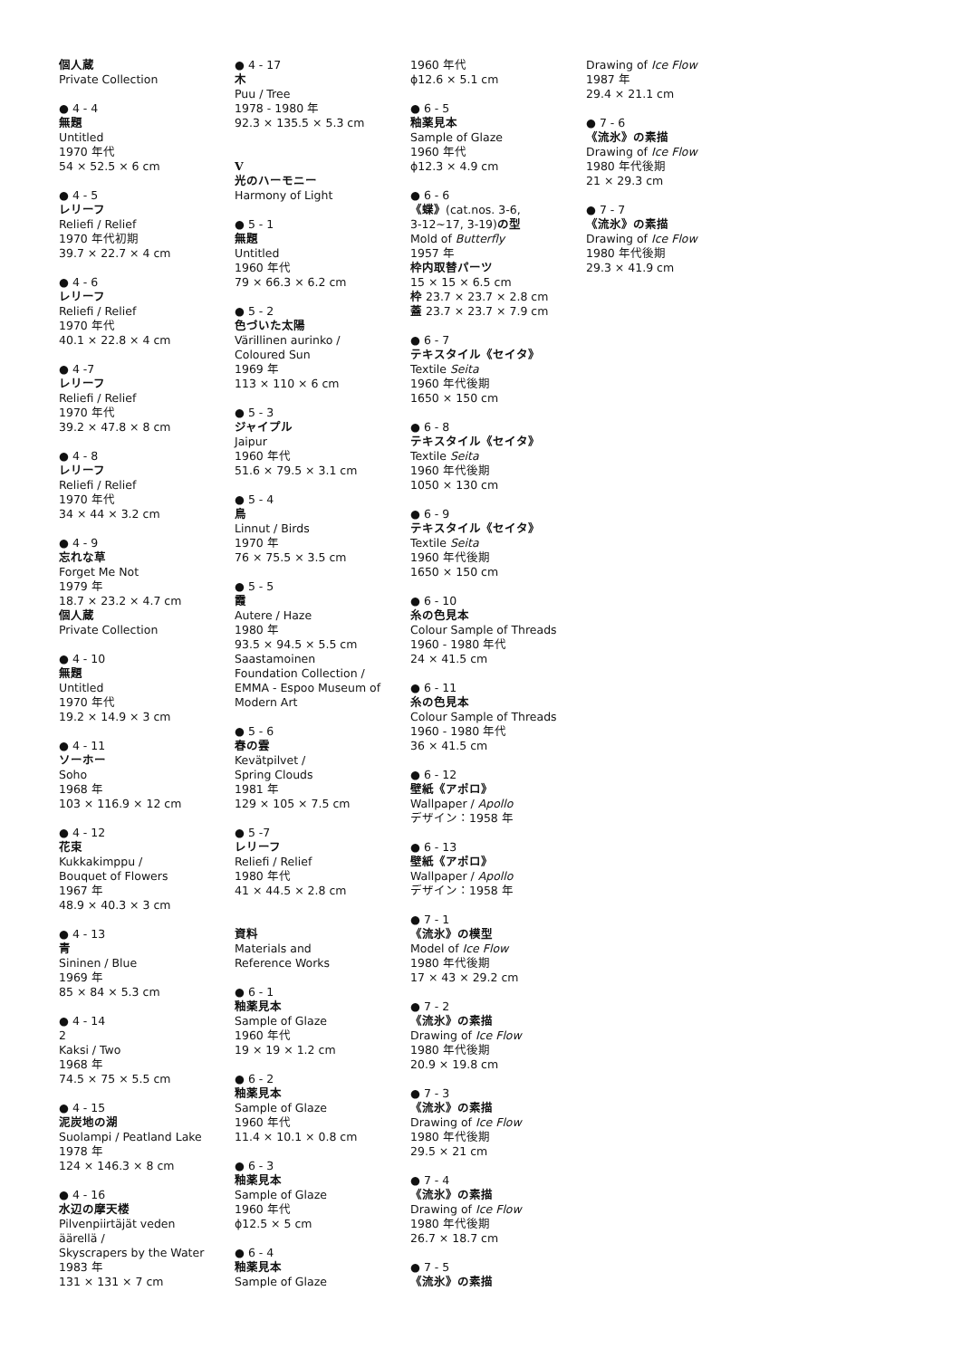個人蔵
Private Collection
● 4 - 4
無題
Untitled
1970 年代
54 × 52.5 × 6 cm
● 4 - 5
レリーフ
Reliefi / Relief
1970 年代初期
39.7 × 22.7 × 4 cm
● 4 - 6
レリーフ
Reliefi / Relief
1970 年代
40.1 × 22.8 × 4 cm
● 4 -7
レリーフ
Reliefi / Relief
1970 年代
39.2 × 47.8 × 8 cm
● 4 - 8
レリーフ
Reliefi / Relief
1970 年代
34 × 44 × 3.2 cm
● 4 - 9
忘れな草
Forget Me Not
1979 年
18.7 × 23.2 × 4.7 cm
個人蔵
Private Collection
● 4 - 10
無題
Untitled
1970 年代
19.2 × 14.9 × 3 cm
● 4 - 11
ソーホー
Soho
1968 年
103 × 116.9 × 12 cm
● 4 - 12
花束
Kukkakimppu /
Bouquet of Flowers
1967 年
48.9 × 40.3 × 3 cm
● 4 - 13
青
Sininen / Blue
1969 年
85 × 84 × 5.3 cm
● 4 - 14
2
Kaksi / Two
1968 年
74.5 × 75 × 5.5 cm
● 4 - 15
泥炭地の湖
Suolampi / Peatland Lake
1978 年
124 × 146.3 × 8 cm
● 4 - 16
水辺の摩天楼
Pilvenpiirtäjät veden
äärellä /
Skyscrapers by the Water
1983 年
131 × 131 × 7 cm
● 4 - 17
木
Puu / Tree
1978 - 1980 年
92.3 × 135.5 × 5.3 cm
V
光のハーモニー
Harmony of Light
● 5 - 1
無題
Untitled
1960 年代
79 × 66.3 × 6.2 cm
● 5 - 2
色づいた太陽
Värillinen aurinko /
Coloured Sun
1969 年
113 × 110 × 6 cm
● 5 - 3
ジャイプル
Jaipur
1960 年代
51.6 × 79.5 × 3.1 cm
● 5 - 4
鳥
Linnut / Birds
1970 年
76 × 75.5 × 3.5 cm
● 5 - 5
霞
Autere / Haze
1980 年
93.5 × 94.5 × 5.5 cm
Saastamoinen
Foundation Collection /
EMMA - Espoo Museum of
Modern Art
● 5 - 6
春の雲
Kevätpilvet /
Spring Clouds
1981 年
129 × 105 × 7.5 cm
● 5 -7
レリーフ
Reliefi / Relief
1980 年代
41 × 44.5 × 2.8 cm
資料
Materials and
Reference Works
● 6 - 1
釉薬見本
Sample of Glaze
1960 年代
19 × 19 × 1.2 cm
● 6 - 2
釉薬見本
Sample of Glaze
1960 年代
11.4 × 10.1 × 0.8 cm
● 6 - 3
釉薬見本
Sample of Glaze
1960 年代
ɸ12.5 × 5 cm
● 6 - 4
釉薬見本
Sample of Glaze
1960 年代
ɸ12.6 × 5.1 cm
● 6 - 5
釉薬見本
Sample of Glaze
1960 年代
ɸ12.3 × 4.9 cm
● 6 - 6
《蝶》(cat.nos. 3-6,
3-12~17, 3-19)の型
Mold of Butterfly
1957 年
枠内取替パーツ
15 × 15 × 6.5 cm
枠 23.7 × 23.7 × 2.8 cm
蓋 23.7 × 23.7 × 7.9 cm
● 6 - 7
テキスタイル《セイタ》
Textile Seita
1960 年代後期
1650 × 150 cm
● 6 - 8
テキスタイル《セイタ》
Textile Seita
1960 年代後期
1050 × 130 cm
● 6 - 9
テキスタイル《セイタ》
Textile Seita
1960 年代後期
1650 × 150 cm
● 6 - 10
糸の色見本
Colour Sample of Threads
1960 - 1980 年代
24 × 41.5 cm
● 6 - 11
糸の色見本
Colour Sample of Threads
1960 - 1980 年代
36 × 41.5 cm
● 6 - 12
壁紙《アポロ》
Wallpaper / Apollo
デザイン：1958 年
● 6 - 13
壁紙《アポロ》
Wallpaper / Apollo
デザイン：1958 年
● 7 - 1
《流氷》の模型
Model of Ice Flow
1980 年代後期
17 × 43 × 29.2 cm
● 7 - 2
《流氷》の素描
Drawing of Ice Flow
1980 年代後期
20.9 × 19.8 cm
● 7 - 3
《流氷》の素描
Drawing of Ice Flow
1980 年代後期
29.5 × 21 cm
● 7 - 4
《流氷》の素描
Drawing of Ice Flow
1980 年代後期
26.7 × 18.7 cm
● 7 - 5
《流氷》の素描
Drawing of Ice Flow
1987 年
29.4 × 21.1 cm
● 7 - 6
《流氷》の素描
Drawing of Ice Flow
1980 年代後期
21 × 29.3 cm
● 7 - 7
《流氷》の素描
Drawing of Ice Flow
1980 年代後期
29.3 × 41.9 cm